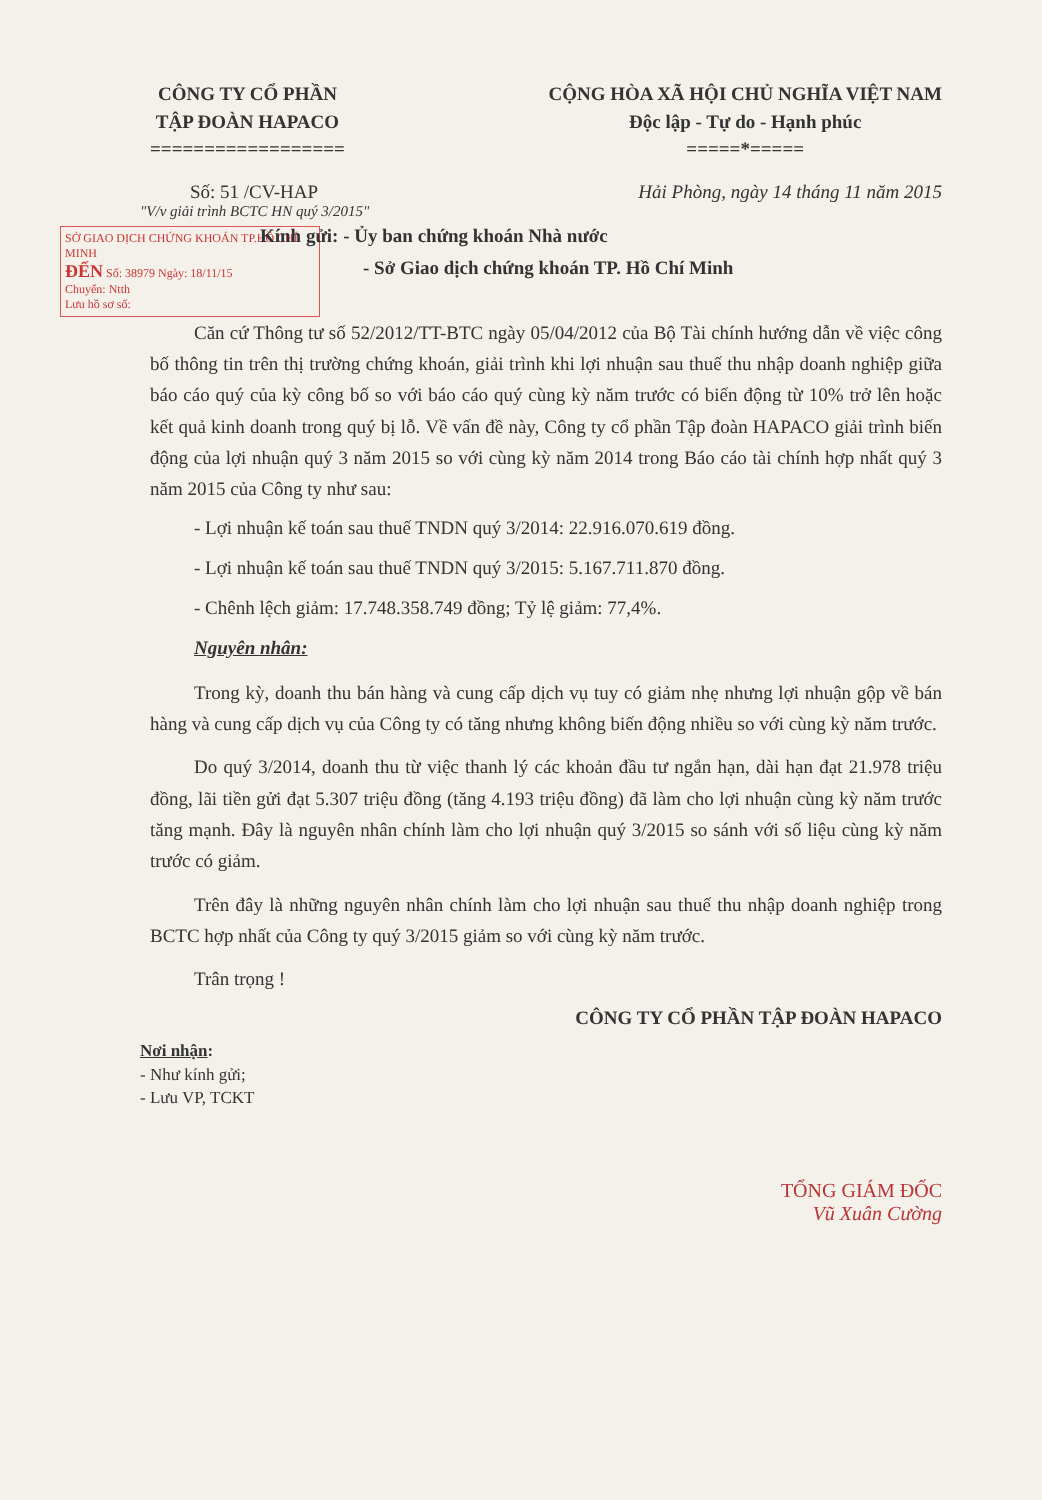CÔNG TY CỔ PHẦN
TẬP ĐOÀN HAPACO
==================
CỘNG HÒA XÃ HỘI CHỦ NGHĨA VIỆT NAM
Độc lập - Tự do - Hạnh phúc
=====*=====
Số: 51 /CV-HAP Hải Phòng, ngày 14 tháng 11 năm 2015
"V/v giải trình BCTC HN quý 3/2015"
SỞ GIAO DỊCH CHỨNG KHOÁN TP.HỒ CHÍ MINH
ĐẾN Số: 38979 Ngày: 18/11/15
Chuyển: Ntth
Lưu hồ sơ số:
Kính gửi: - Ủy ban chứng khoán Nhà nước
- Sở Giao dịch chứng khoán TP. Hồ Chí Minh
Căn cứ Thông tư số 52/2012/TT-BTC ngày 05/04/2012 của Bộ Tài chính hướng dẫn về việc công bố thông tin trên thị trường chứng khoán, giải trình khi lợi nhuận sau thuế thu nhập doanh nghiệp giữa báo cáo quý của kỳ công bố so với báo cáo quý cùng kỳ năm trước có biến động từ 10% trở lên hoặc kết quả kinh doanh trong quý bị lỗ. Về vấn đề này, Công ty cổ phần Tập đoàn HAPACO giải trình biến động của lợi nhuận quý 3 năm 2015 so với cùng kỳ năm 2014 trong Báo cáo tài chính hợp nhất quý 3 năm 2015 của Công ty như sau:
- Lợi nhuận kế toán sau thuế TNDN quý 3/2014: 22.916.070.619 đồng.
- Lợi nhuận kế toán sau thuế TNDN quý 3/2015: 5.167.711.870 đồng.
- Chênh lệch giảm: 17.748.358.749 đồng; Tỷ lệ giảm: 77,4%.
Nguyên nhân:
Trong kỳ, doanh thu bán hàng và cung cấp dịch vụ tuy có giảm nhẹ nhưng lợi nhuận gộp về bán hàng và cung cấp dịch vụ của Công ty có tăng nhưng không biến động nhiều so với cùng kỳ năm trước.
Do quý 3/2014, doanh thu từ việc thanh lý các khoản đầu tư ngắn hạn, dài hạn đạt 21.978 triệu đồng, lãi tiền gửi đạt 5.307 triệu đồng (tăng 4.193 triệu đồng) đã làm cho lợi nhuận cùng kỳ năm trước tăng mạnh. Đây là nguyên nhân chính làm cho lợi nhuận quý 3/2015 so sánh với số liệu cùng kỳ năm trước có giảm.
Trên đây là những nguyên nhân chính làm cho lợi nhuận sau thuế thu nhập doanh nghiệp trong BCTC hợp nhất của Công ty quý 3/2015 giảm so với cùng kỳ năm trước.
Trân trọng !
CÔNG TY CỔ PHẦN TẬP ĐOÀN HAPACO
Nơi nhận:
- Như kính gửi;
- Lưu VP, TCKT
TỔNG GIÁM ĐỐC
Vũ Xuân Cường